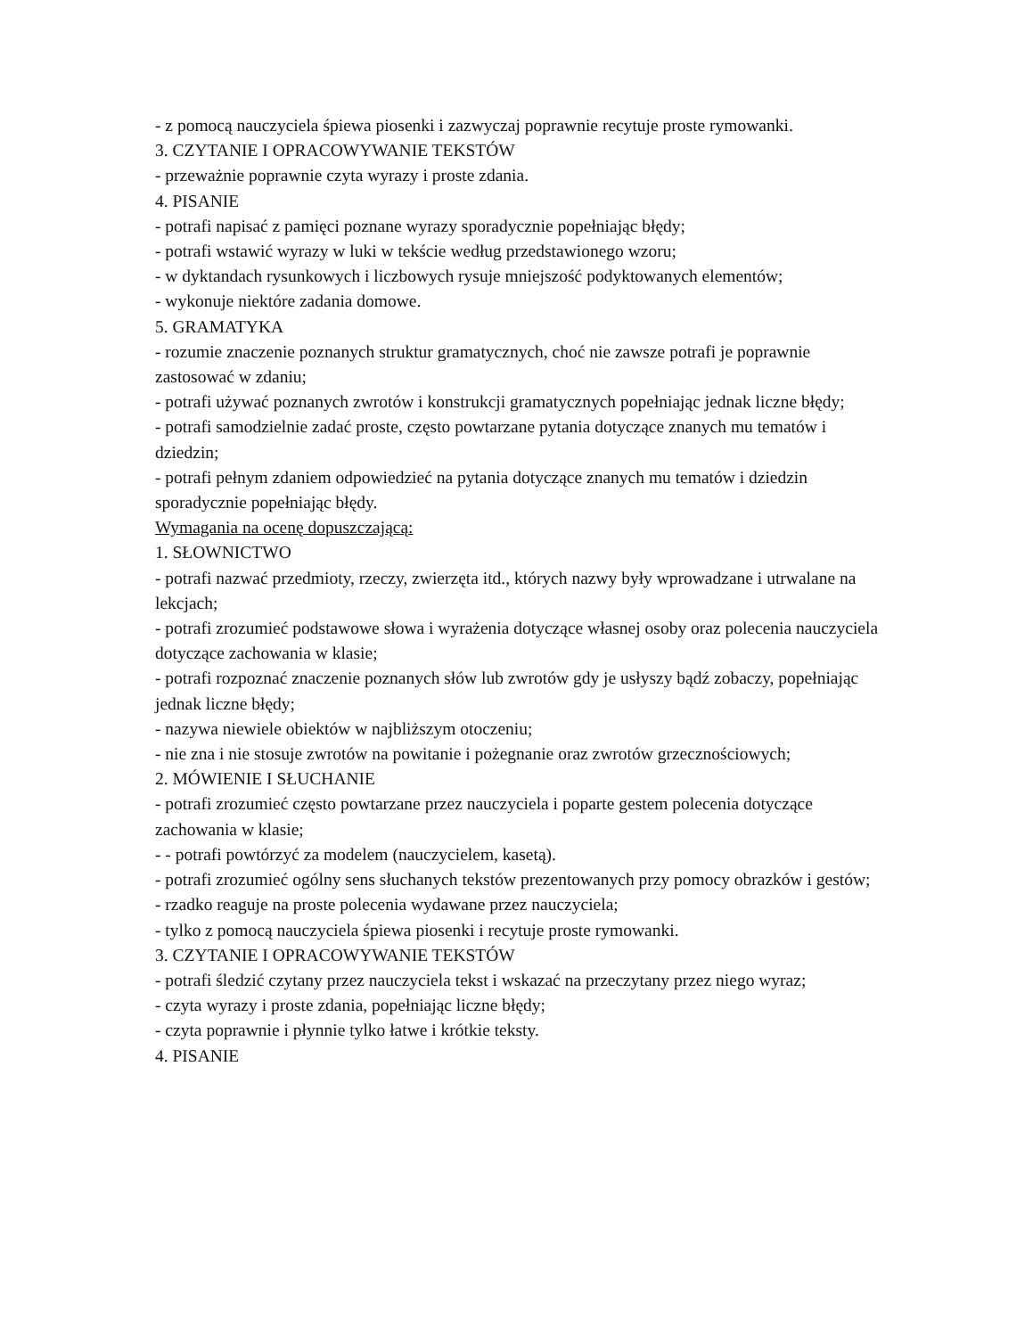- z pomocą nauczyciela śpiewa piosenki i zazwyczaj poprawnie recytuje proste rymowanki.
3. CZYTANIE I OPRACOWYWANIE TEKSTÓW
- przeważnie poprawnie czyta wyrazy i proste zdania.
4. PISANIE
- potrafi napisać z pamięci poznane wyrazy sporadycznie popełniając błędy;
- potrafi wstawić wyrazy w luki w tekście według przedstawionego wzoru;
- w dyktandach rysunkowych i liczbowych rysuje mniejszość podyktowanych elementów;
- wykonuje niektóre zadania domowe.
5. GRAMATYKA
- rozumie znaczenie poznanych struktur gramatycznych, choć nie zawsze potrafi je poprawnie zastosować w zdaniu;
- potrafi używać poznanych zwrotów i konstrukcji gramatycznych popełniając jednak liczne błędy;
- potrafi samodzielnie zadać proste, często powtarzane pytania dotyczące znanych mu tematów i dziedzin;
- potrafi pełnym zdaniem odpowiedzieć na pytania dotyczące znanych mu tematów i dziedzin sporadycznie popełniając błędy.
Wymagania na ocenę dopuszczającą:
1. SŁOWNICTWO
- potrafi nazwać przedmioty, rzeczy, zwierzęta itd., których nazwy były wprowadzane i utrwalane na lekcjach;
- potrafi zrozumieć podstawowe słowa i wyrażenia dotyczące własnej osoby oraz polecenia nauczyciela dotyczące zachowania w klasie;
- potrafi rozpoznać znaczenie poznanych słów lub zwrotów gdy je usłyszy bądź zobaczy, popełniając jednak liczne błędy;
- nazywa niewiele obiektów w najbliższym otoczeniu;
- nie zna i nie stosuje zwrotów na powitanie i pożegnanie oraz zwrotów grzecznościowych;
2. MÓWIENIE I SŁUCHANIE
- potrafi zrozumieć często powtarzane przez nauczyciela i poparte gestem polecenia dotyczące zachowania w klasie;
- - potrafi powtórzyć za modelem (nauczycielem, kasetą).
- potrafi zrozumieć ogólny sens słuchanych tekstów prezentowanych przy pomocy obrazków i gestów;
- rzadko reaguje na proste polecenia wydawane przez nauczyciela;
- tylko z pomocą nauczyciela śpiewa piosenki i recytuje proste rymowanki.
3. CZYTANIE I OPRACOWYWANIE TEKSTÓW
- potrafi śledzić czytany przez nauczyciela tekst i wskazać na przeczytany przez niego wyraz;
- czyta wyrazy i proste zdania, popełniając liczne błędy;
- czyta poprawnie i płynnie tylko łatwe i krótkie teksty.
4. PISANIE